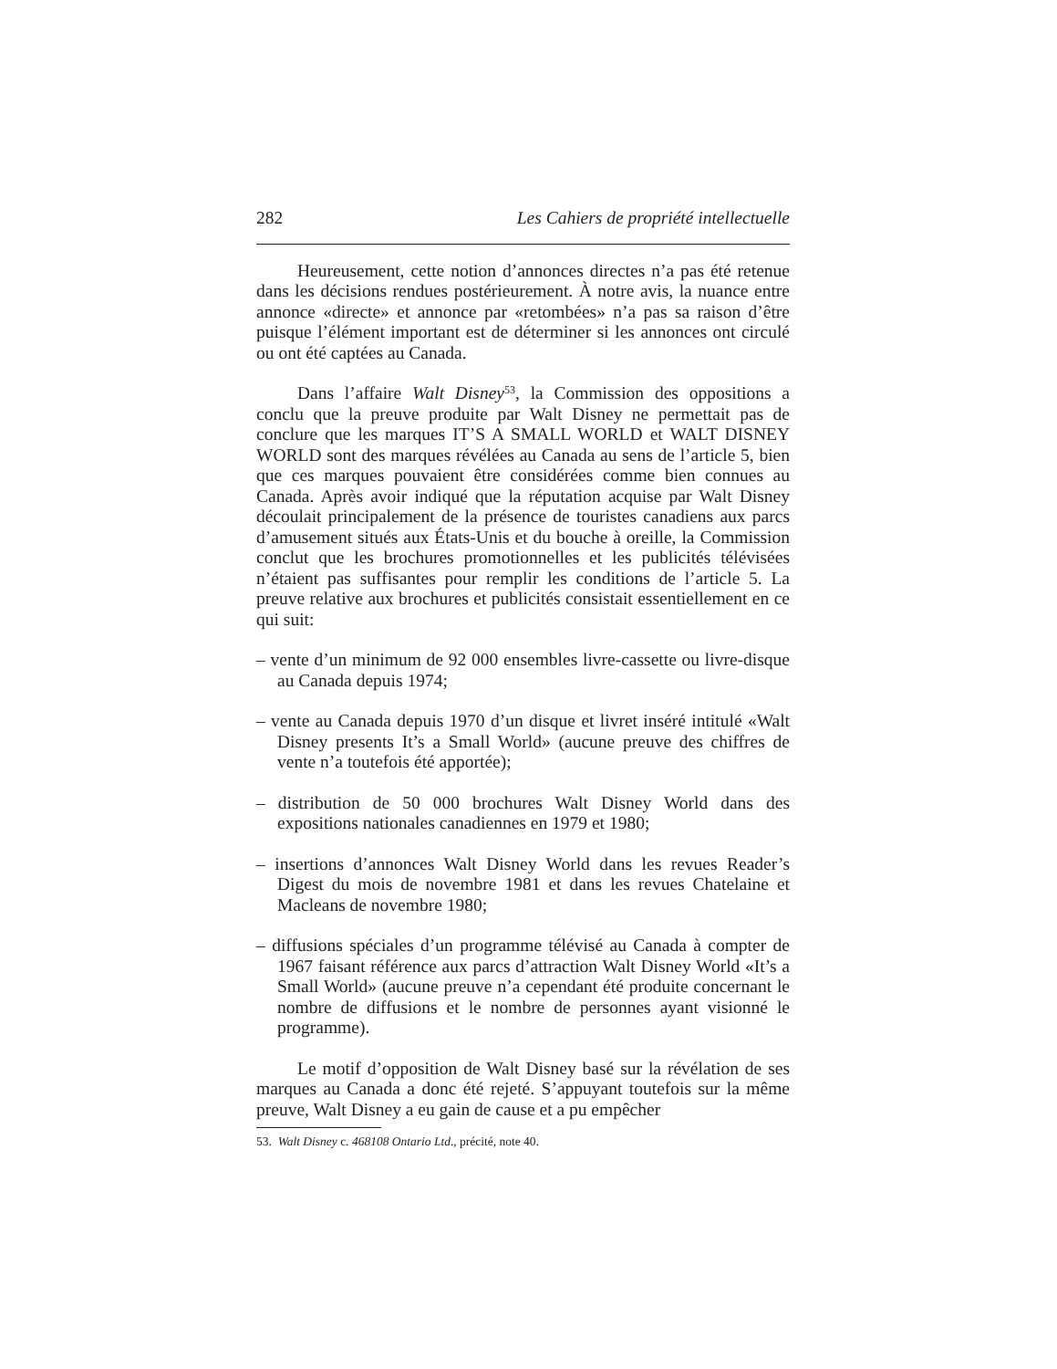282 Les Cahiers de propriété intellectuelle
Heureusement, cette notion d’annonces directes n’a pas été retenue dans les décisions rendues postérieurement. À notre avis, la nuance entre annonce «directe» et annonce par «retombées» n’a pas sa raison d’être puisque l’élément important est de déterminer si les annonces ont circulé ou ont été captées au Canada.
Dans l’affaire Walt Disney<sup>53</sup>, la Commission des oppositions a conclu que la preuve produite par Walt Disney ne permettait pas de conclure que les marques IT’S A SMALL WORLD et WALT DISNEY WORLD sont des marques révélées au Canada au sens de l’article 5, bien que ces marques pouvaient être considérées comme bien connues au Canada. Après avoir indiqué que la réputation acquise par Walt Disney découlait principalement de la présence de touristes canadiens aux parcs d’amusement situés aux États-Unis et du bouche à oreille, la Commission conclut que les brochures promotionnelles et les publicités télévisées n’étaient pas suffisantes pour remplir les conditions de l’article 5. La preuve relative aux brochures et publicités consistait essentiellement en ce qui suit:
– vente d’un minimum de 92 000 ensembles livre-cassette ou livre-disque au Canada depuis 1974;
– vente au Canada depuis 1970 d’un disque et livret inséré intitulé «Walt Disney presents It’s a Small World» (aucune preuve des chiffres de vente n’a toutefois été apportée);
– distribution de 50 000 brochures Walt Disney World dans des expositions nationales canadiennes en 1979 et 1980;
– insertions d’annonces Walt Disney World dans les revues Reader’s Digest du mois de novembre 1981 et dans les revues Chatelaine et Macleans de novembre 1980;
– diffusions spéciales d’un programme télévisé au Canada à compter de 1967 faisant référence aux parcs d’attraction Walt Disney World «It’s a Small World» (aucune preuve n’a cependant été produite concernant le nombre de diffusions et le nombre de personnes ayant visionné le programme).
Le motif d’opposition de Walt Disney basé sur la révélation de ses marques au Canada a donc été rejeté. S’appuyant toutefois sur la même preuve, Walt Disney a eu gain de cause et a pu empêcher
53. Walt Disney c. 468108 Ontario Ltd., précité, note 40.